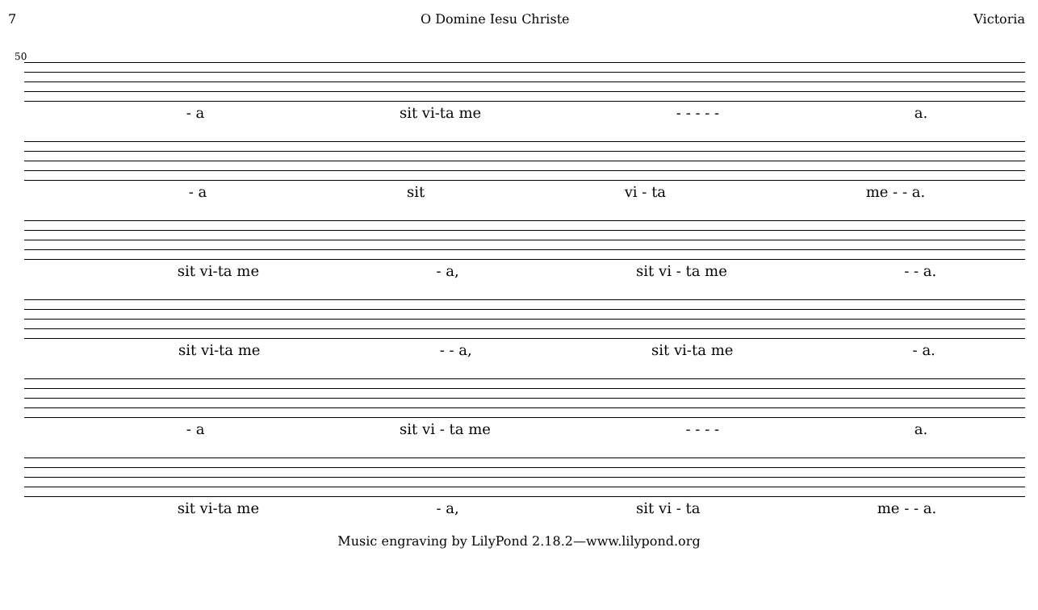7 O Domine Iesu Christe Victoria
50
- a sit vi-ta me - - - - - a.
- a sit vi - ta me - - a.
sit vi-ta me - a, sit vi - ta me - - a.
sit vi-ta me - - a, sit vi-ta me - a.
- a sit vi - ta me - - - - a.
sit vi-ta me - a, sit vi - ta me - - a.
Music engraving by LilyPond 2.18.2—www.lilypond.org